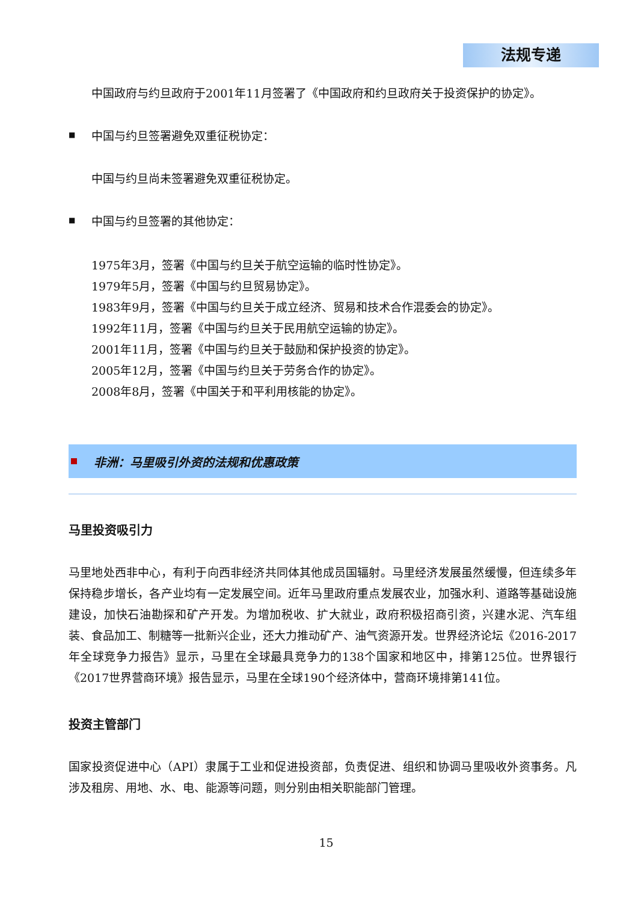法规专递
中国政府与约旦政府于2001年11月签署了《中国政府和约旦政府关于投资保护的协定》。
■
中国与约旦签署避免双重征税协定：
中国与约旦尚未签署避免双重征税协定。
■
中国与约旦签署的其他协定：
1975年3月，签署《中国与约旦关于航空运输的临时性协定》。
1979年5月，签署《中国与约旦贸易协定》。
1983年9月，签署《中国与约旦关于成立经济、贸易和技术合作混委会的协定》。
1992年11月，签署《中国与约旦关于民用航空运输的协定》。
2001年11月，签署《中国与约旦关于鼓励和保护投资的协定》。
2005年12月，签署《中国与约旦关于劳务合作的协定》。
2008年8月，签署《中国关于和平利用核能的协定》。
非洲：马里吸引外资的法规和优惠政策
马里投资吸引力
马里地处西非中心，有利于向西非经济共同体其他成员国辐射。马里经济发展虽然缓慢，但连续多年保持稳步增长，各产业均有一定发展空间。近年马里政府重点发展农业，加强水利、道路等基础设施建设，加快石油勘探和矿产开发。为增加税收、扩大就业，政府积极招商引资，兴建水泥、汽车组装、食品加工、制糖等一批新兴企业，还大力推动矿产、油气资源开发。世界经济论坛《2016-2017年全球竞争力报告》显示，马里在全球最具竞争力的138个国家和地区中，排第125位。世界银行《2017世界营商环境》报告显示，马里在全球190个经济体中，营商环境排第141位。
投资主管部门
国家投资促进中心（API）隶属于工业和促进投资部，负责促进、组织和协调马里吸收外资事务。凡涉及租房、用地、水、电、能源等问题，则分别由相关职能部门管理。
15